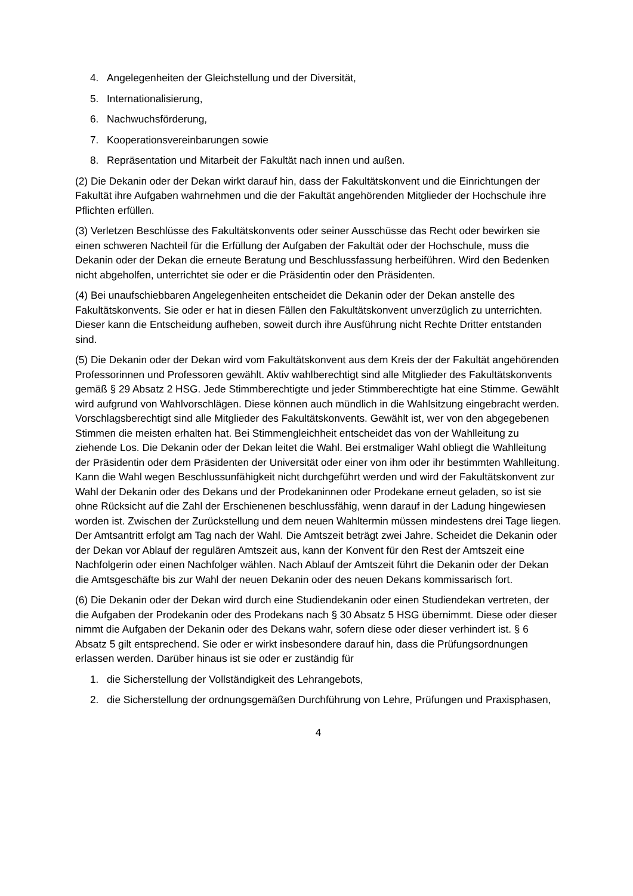4. Angelegenheiten der Gleichstellung und der Diversität,
5. Internationalisierung,
6. Nachwuchsförderung,
7. Kooperationsvereinbarungen sowie
8. Repräsentation und Mitarbeit der Fakultät nach innen und außen.
(2) Die Dekanin oder der Dekan wirkt darauf hin, dass der Fakultätskonvent und die Einrichtungen der Fakultät ihre Aufgaben wahrnehmen und die der Fakultät angehörenden Mitglieder der Hochschule ihre Pflichten erfüllen.
(3) Verletzen Beschlüsse des Fakultätskonvents oder seiner Ausschüsse das Recht oder bewirken sie einen schweren Nachteil für die Erfüllung der Aufgaben der Fakultät oder der Hochschule, muss die Dekanin oder der Dekan die erneute Beratung und Beschlussfassung herbeiführen. Wird den Bedenken nicht abgeholfen, unterrichtet sie oder er die Präsidentin oder den Präsidenten.
(4) Bei unaufschiebbaren Angelegenheiten entscheidet die Dekanin oder der Dekan anstelle des Fakultätskonvents. Sie oder er hat in diesen Fällen den Fakultätskonvent unverzüglich zu unterrichten. Dieser kann die Entscheidung aufheben, soweit durch ihre Ausführung nicht Rechte Dritter entstanden sind.
(5) Die Dekanin oder der Dekan wird vom Fakultätskonvent aus dem Kreis der der Fakultät angehörenden Professorinnen und Professoren gewählt. Aktiv wahlberechtigt sind alle Mitglieder des Fakultätskonvents gemäß § 29 Absatz 2 HSG. Jede Stimmberechtigte und jeder Stimmberechtigte hat eine Stimme. Gewählt wird aufgrund von Wahlvorschlägen. Diese können auch mündlich in die Wahlsitzung eingebracht werden. Vorschlagsberechtigt sind alle Mitglieder des Fakultätskonvents. Gewählt ist, wer von den abgegebenen Stimmen die meisten erhalten hat. Bei Stimmengleichheit entscheidet das von der Wahlleitung zu ziehende Los. Die Dekanin oder der Dekan leitet die Wahl. Bei erstmaliger Wahl obliegt die Wahlleitung der Präsidentin oder dem Präsidenten der Universität oder einer von ihm oder ihr bestimmten Wahlleitung. Kann die Wahl wegen Beschlussunfähigkeit nicht durchgeführt werden und wird der Fakultätskonvent zur Wahl der Dekanin oder des Dekans und der Prodekaninnen oder Prodekane erneut geladen, so ist sie ohne Rücksicht auf die Zahl der Erschienenen beschlussfähig, wenn darauf in der Ladung hingewiesen worden ist. Zwischen der Zurückstellung und dem neuen Wahltermin müssen mindestens drei Tage liegen. Der Amtsantritt erfolgt am Tag nach der Wahl. Die Amtszeit beträgt zwei Jahre. Scheidet die Dekanin oder der Dekan vor Ablauf der regulären Amtszeit aus, kann der Konvent für den Rest der Amtszeit eine Nachfolgerin oder einen Nachfolger wählen. Nach Ablauf der Amtszeit führt die Dekanin oder der Dekan die Amtsgeschäfte bis zur Wahl der neuen Dekanin oder des neuen Dekans kommissarisch fort.
(6) Die Dekanin oder der Dekan wird durch eine Studiendekanin oder einen Studiendekan vertreten, der die Aufgaben der Prodekanin oder des Prodekans nach § 30 Absatz 5 HSG übernimmt. Diese oder dieser nimmt die Aufgaben der Dekanin oder des Dekans wahr, sofern diese oder dieser verhindert ist. § 6 Absatz 5 gilt entsprechend. Sie oder er wirkt insbesondere darauf hin, dass die Prüfungsordnungen erlassen werden. Darüber hinaus ist sie oder er zuständig für
1. die Sicherstellung der Vollständigkeit des Lehrangebots,
2. die Sicherstellung der ordnungsgemäßen Durchführung von Lehre, Prüfungen und Praxisphasen,
4